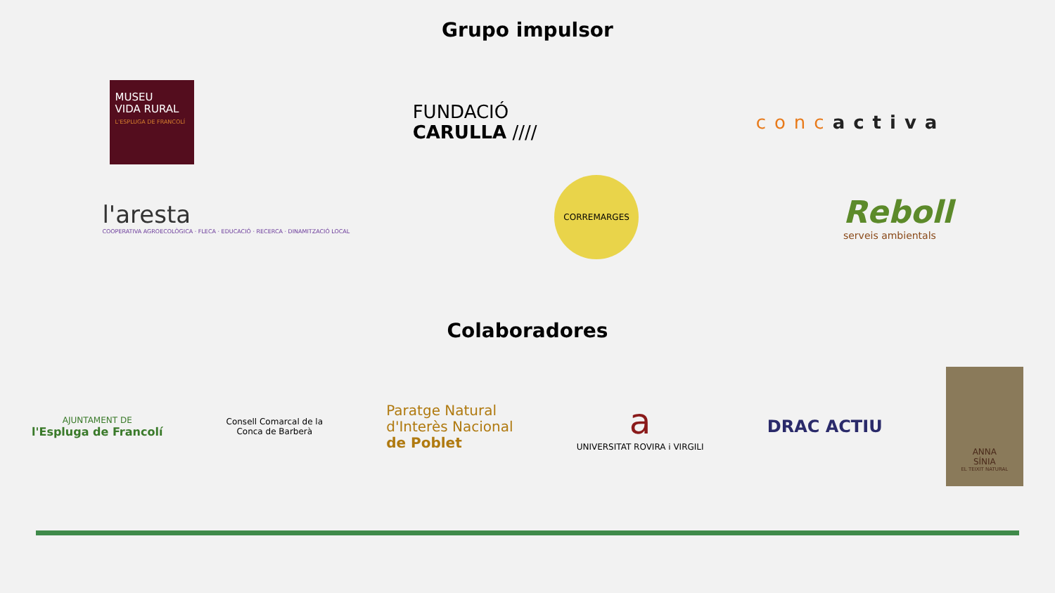Grupo impulsor
MUSEU
VIDA RURAL
L'ESPLUGA DE FRANCOLÍ
FUNDACIÓ
CARULLA ////
concactiva
l'aresta
COOPERATIVA AGROECOLÒGICA · FLECA · EDUCACIÓ · RECERCA · DINAMITZACIÓ LOCAL
CORREMARGES
Reboll
serveis ambientals
Colaboradores
AJUNTAMENT DE
l'Espluga de Francolí
Consell Comarcal de la
Conca de Barberà
Paratge Natural
d'Interès Nacional
de Poblet
a
UNIVERSITAT ROVIRA i VIRGILI
DRAC ACTIU
ANNA
SÍNIA
EL TEIXIT NATURAL